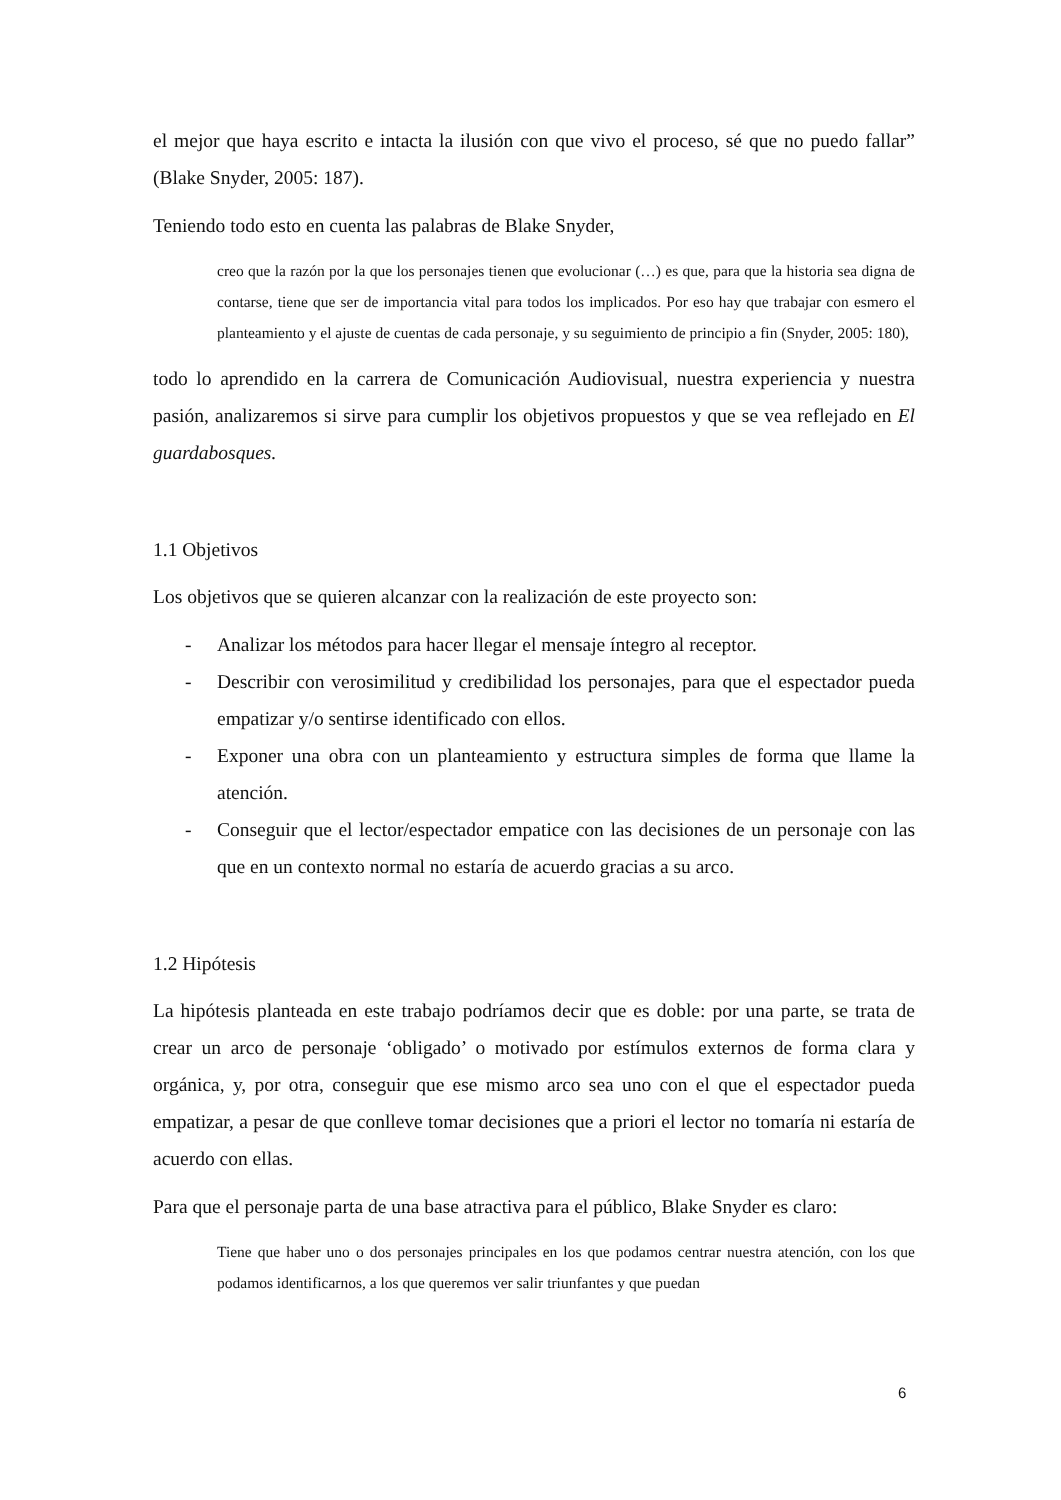el mejor que haya escrito e intacta la ilusión con que vivo el proceso, sé que no puedo fallar” (Blake Snyder, 2005: 187).
Teniendo todo esto en cuenta las palabras de Blake Snyder,
creo que la razón por la que los personajes tienen que evolucionar (…) es que, para que la historia sea digna de contarse, tiene que ser de importancia vital para todos los implicados. Por eso hay que trabajar con esmero el planteamiento y el ajuste de cuentas de cada personaje, y su seguimiento de principio a fin (Snyder, 2005: 180),
todo lo aprendido en la carrera de Comunicación Audiovisual, nuestra experiencia y nuestra pasión, analizaremos si sirve para cumplir los objetivos propuestos y que se vea reflejado en El guardabosques.
1.1 Objetivos
Los objetivos que se quieren alcanzar con la realización de este proyecto son:
- Analizar los métodos para hacer llegar el mensaje íntegro al receptor.
- Describir con verosimilitud y credibilidad los personajes, para que el espectador pueda empatizar y/o sentirse identificado con ellos.
- Exponer una obra con un planteamiento y estructura simples de forma que llame la atención.
- Conseguir que el lector/espectador empatice con las decisiones de un personaje con las que en un contexto normal no estaría de acuerdo gracias a su arco.
1.2 Hipótesis
La hipótesis planteada en este trabajo podríamos decir que es doble: por una parte, se trata de crear un arco de personaje ‘obligado’ o motivado por estímulos externos de forma clara y orgánica, y, por otra, conseguir que ese mismo arco sea uno con el que el espectador pueda empatizar, a pesar de que conlleve tomar decisiones que a priori el lector no tomaría ni estaría de acuerdo con ellas.
Para que el personaje parta de una base atractiva para el público, Blake Snyder es claro:
Tiene que haber uno o dos personajes principales en los que podamos centrar nuestra atención, con los que podamos identificarnos, a los que queremos ver salir triunfantes y que puedan
6